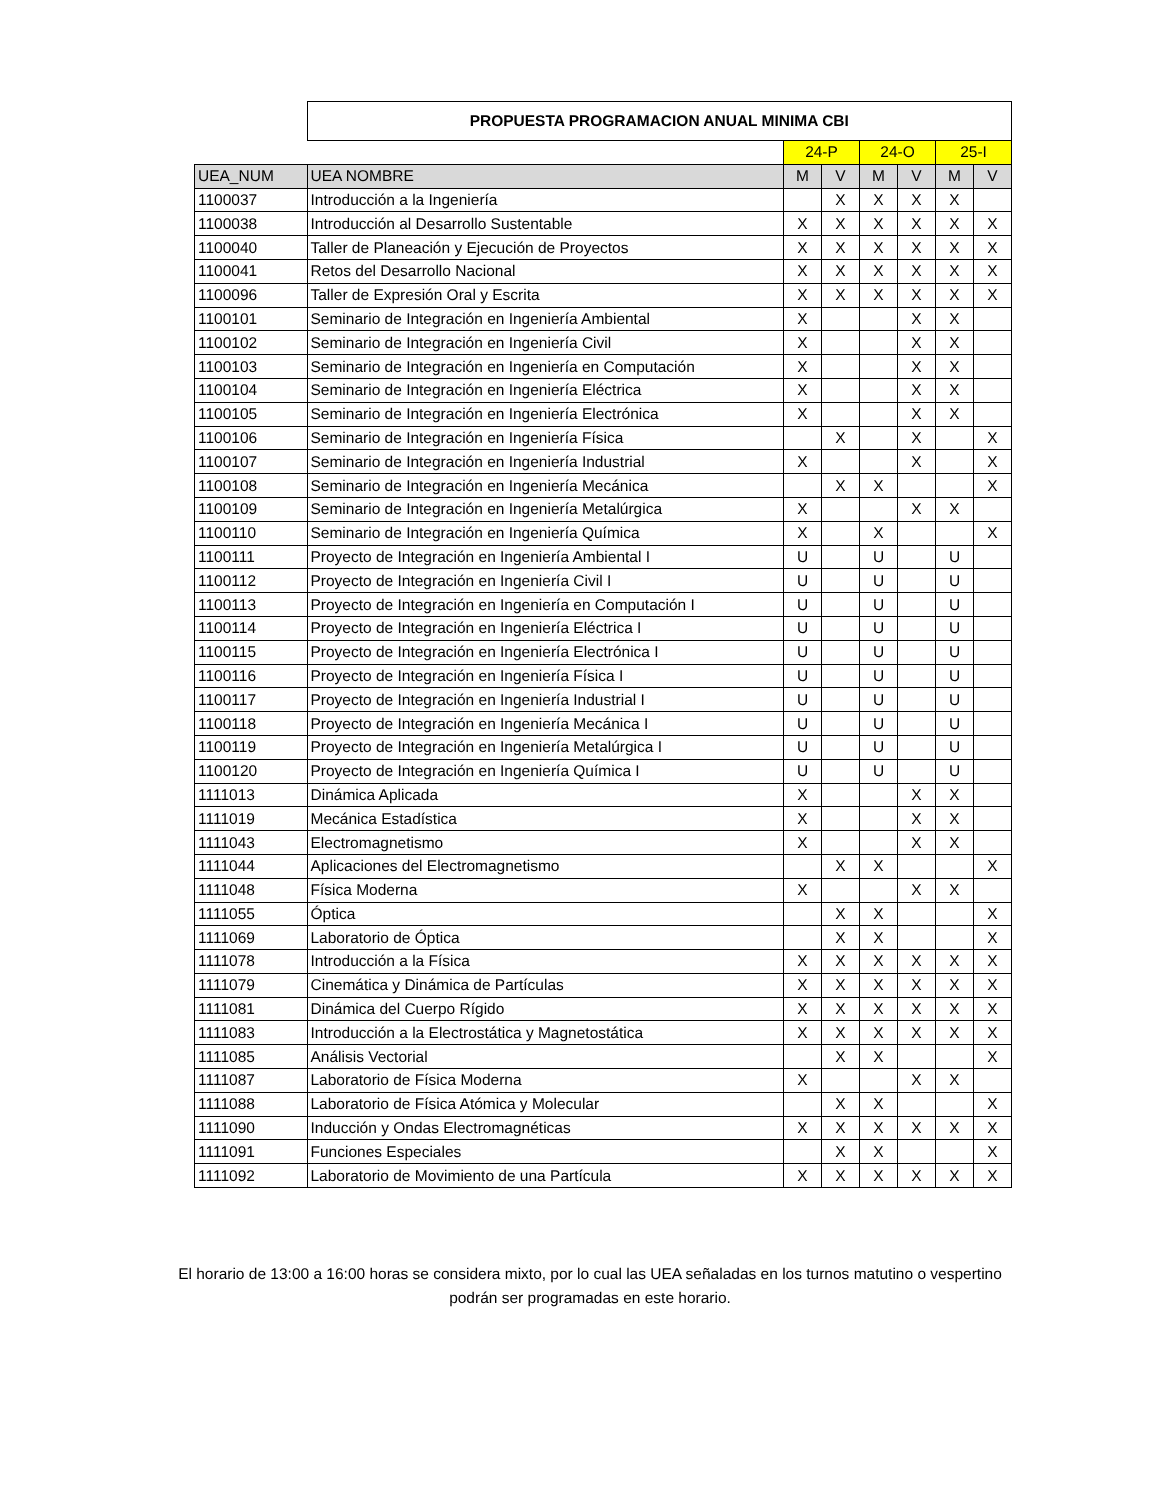| | PROPUESTA PROGRAMACION ANUAL MINIMA CBI | | | | | | |
| | | 24-P | | 24-O | | 25-I | |
| UEA_NUM | UEA NOMBRE | M | V | M | V | M | V |
| 1100037 | Introducción a la Ingeniería | | X | X | X | X | |
| 1100038 | Introducción al Desarrollo Sustentable | X | X | X | X | X | X |
| 1100040 | Taller de Planeación y Ejecución de Proyectos | X | X | X | X | X | X |
| 1100041 | Retos del Desarrollo Nacional | X | X | X | X | X | X |
| 1100096 | Taller de Expresión Oral y Escrita | X | X | X | X | X | X |
| 1100101 | Seminario de Integración en Ingeniería Ambiental | X | | | X | X | |
| 1100102 | Seminario de Integración en Ingeniería Civil | X | | | X | X | |
| 1100103 | Seminario de Integración en Ingeniería en Computación | X | | | X | X | |
| 1100104 | Seminario de Integración en Ingeniería Eléctrica | X | | | X | X | |
| 1100105 | Seminario de Integración en Ingeniería Electrónica | X | | | X | X | |
| 1100106 | Seminario de Integración en Ingeniería Física | | X | | X | | X |
| 1100107 | Seminario de Integración en Ingeniería Industrial | X | | | X | | X |
| 1100108 | Seminario de Integración en Ingeniería Mecánica | | X | X | | | X |
| 1100109 | Seminario de Integración en Ingeniería Metalúrgica | X | | | X | X | |
| 1100110 | Seminario de Integración en Ingeniería Química | X | | X | | | X |
| 1100111 | Proyecto de Integración en Ingeniería Ambiental I | U | | U | | U | |
| 1100112 | Proyecto de Integración en Ingeniería Civil I | U | | U | | U | |
| 1100113 | Proyecto de Integración en Ingeniería en Computación I | U | | U | | U | |
| 1100114 | Proyecto de Integración en Ingeniería Eléctrica I | U | | U | | U | |
| 1100115 | Proyecto de Integración en Ingeniería Electrónica I | U | | U | | U | |
| 1100116 | Proyecto de Integración en Ingeniería Física I | U | | U | | U | |
| 1100117 | Proyecto de Integración en Ingeniería Industrial I | U | | U | | U | |
| 1100118 | Proyecto de Integración en Ingeniería Mecánica I | U | | U | | U | |
| 1100119 | Proyecto de Integración en Ingeniería Metalúrgica I | U | | U | | U | |
| 1100120 | Proyecto de Integración en Ingeniería Química I | U | | U | | U | |
| 1111013 | Dinámica Aplicada | X | | | X | X | |
| 1111019 | Mecánica Estadística | X | | | X | X | |
| 1111043 | Electromagnetismo | X | | | X | X | |
| 1111044 | Aplicaciones del Electromagnetismo | | X | X | | | X |
| 1111048 | Física Moderna | X | | | X | X | |
| 1111055 | Óptica | | X | X | | | X |
| 1111069 | Laboratorio de Óptica | | X | X | | | X |
| 1111078 | Introducción a la Física | X | X | X | X | X | X |
| 1111079 | Cinemática y Dinámica de Partículas | X | X | X | X | X | X |
| 1111081 | Dinámica del Cuerpo Rígido | X | X | X | X | X | X |
| 1111083 | Introducción a la Electrostática y Magnetostática | X | X | X | X | X | X |
| 1111085 | Análisis Vectorial | | X | X | | | X |
| 1111087 | Laboratorio de Física Moderna | X | | | X | X | |
| 1111088 | Laboratorio de Física Atómica y Molecular | | X | X | | | X |
| 1111090 | Inducción y Ondas Electromagnéticas | X | X | X | X | X | X |
| 1111091 | Funciones Especiales | | X | X | | | X |
| 1111092 | Laboratorio de Movimiento de una Partícula | X | X | X | X | X | X |
El horario de 13:00 a 16:00 horas se considera mixto, por lo cual las UEA señaladas en los turnos matutino o vespertino podrán ser programadas en este horario.